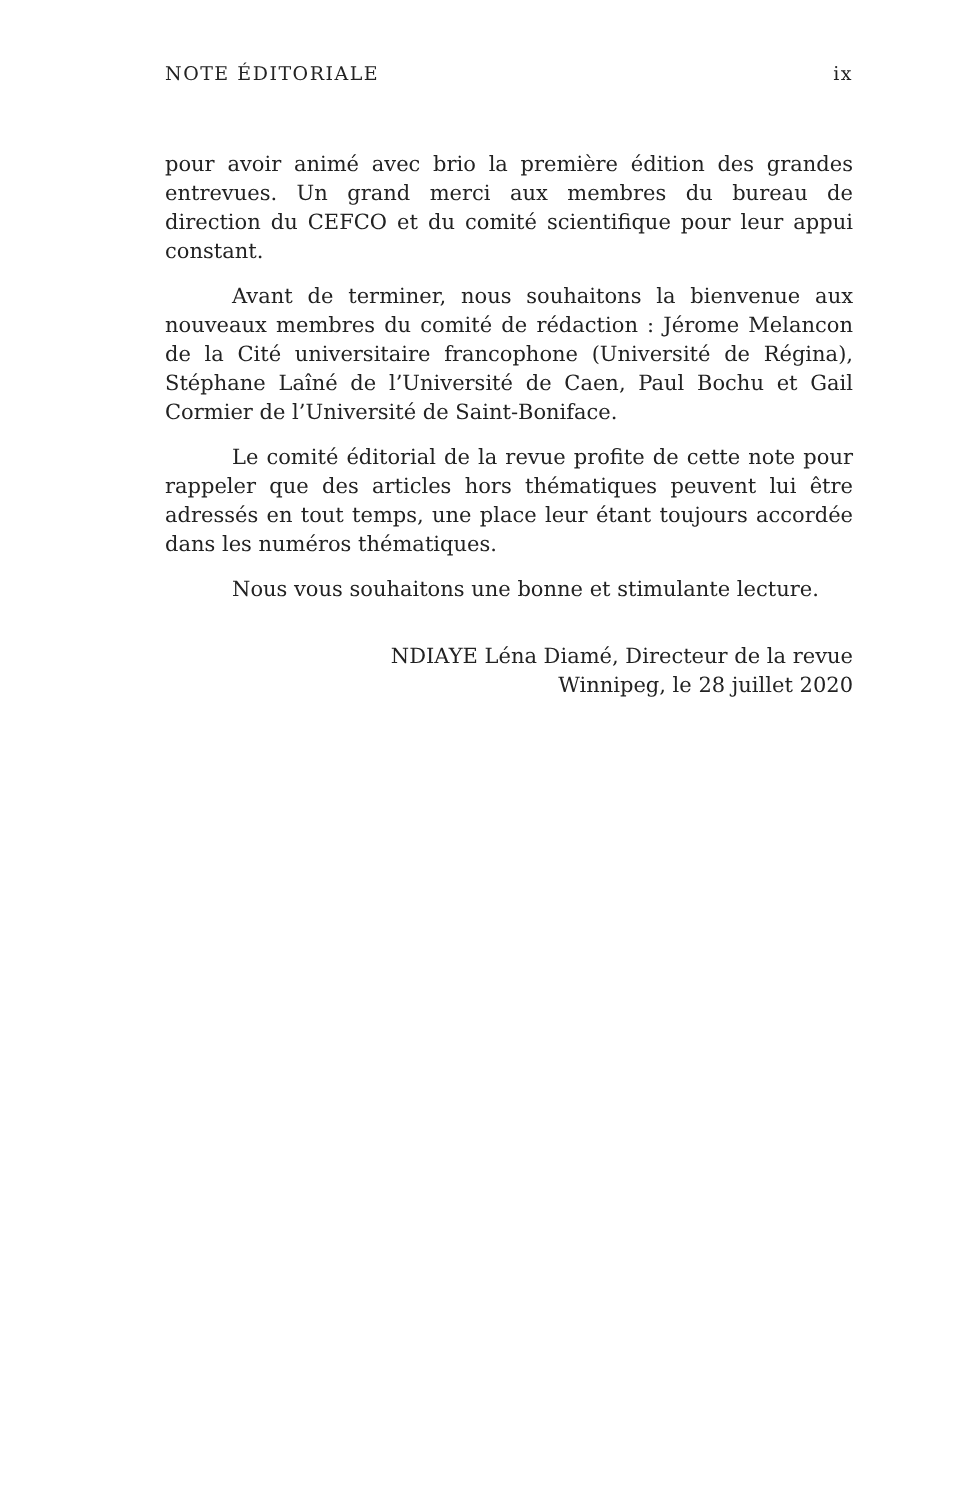NOTE ÉDITORIALE ix
pour avoir animé avec brio la première édition des grandes entrevues. Un grand merci aux membres du bureau de direction du CEFCO et du comité scientifique pour leur appui constant.
Avant de terminer, nous souhaitons la bienvenue aux nouveaux membres du comité de rédaction : Jérome Melancon de la Cité universitaire francophone (Université de Régina), Stéphane Laîné de l’Université de Caen, Paul Bochu et Gail Cormier de l’Université de Saint-Boniface.
Le comité éditorial de la revue profite de cette note pour rappeler que des articles hors thématiques peuvent lui être adressés en tout temps, une place leur étant toujours accordée dans les numéros thématiques.
Nous vous souhaitons une bonne et stimulante lecture.
NDIAYE Léna Diamé, Directeur de la revue
Winnipeg, le 28 juillet 2020